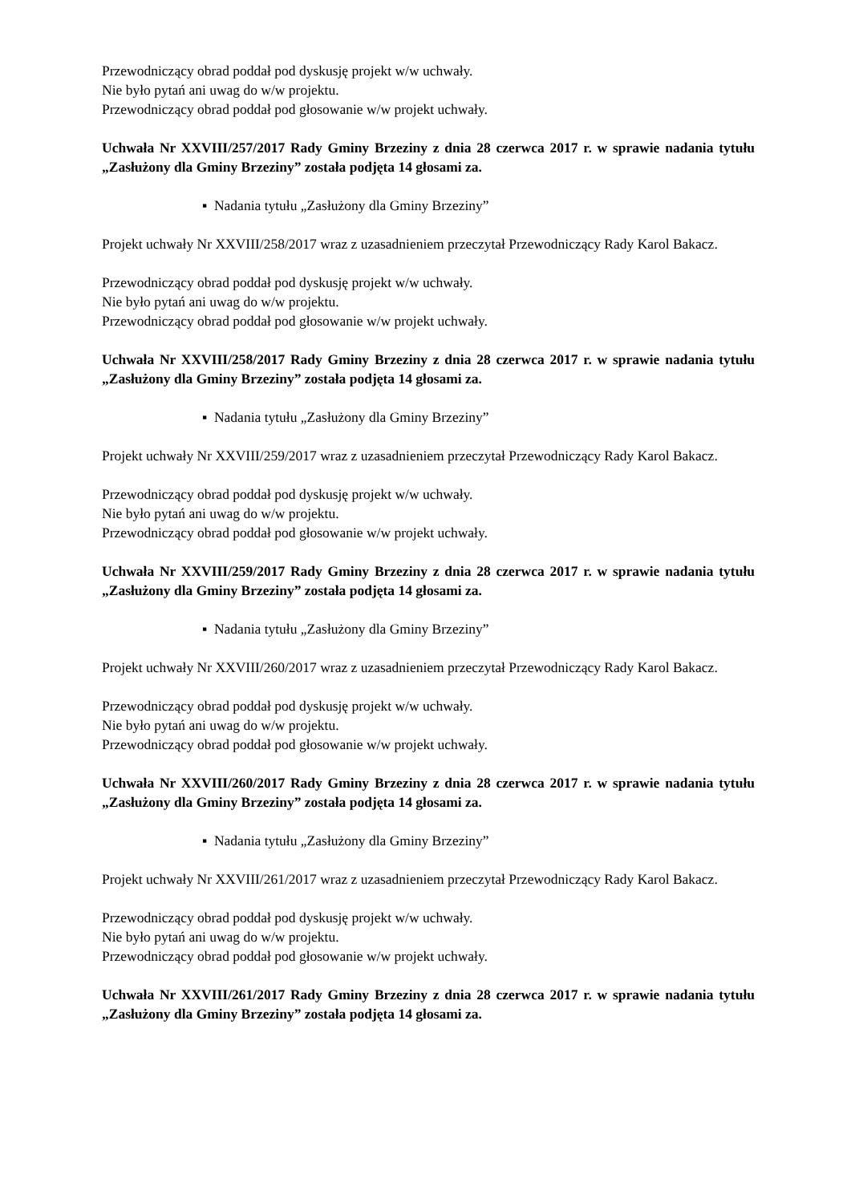Przewodniczący obrad poddał pod dyskusję projekt w/w uchwały.
Nie było pytań ani uwag do w/w projektu.
Przewodniczący obrad poddał pod głosowanie w/w projekt uchwały.
Uchwała Nr XXVIII/257/2017 Rady Gminy Brzeziny z dnia 28 czerwca 2017 r. w sprawie nadania tytułu „Zasłużony dla Gminy Brzeziny” została podjęta 14 głosami za.
▪ Nadania tytułu „Zasłużony dla Gminy Brzeziny”
Projekt uchwały Nr XXVIII/258/2017 wraz z uzasadnieniem przeczytał Przewodniczący Rady Karol Bakacz.
Przewodniczący obrad poddał pod dyskusję projekt w/w uchwały.
Nie było pytań ani uwag do w/w projektu.
Przewodniczący obrad poddał pod głosowanie w/w projekt uchwały.
Uchwała Nr XXVIII/258/2017 Rady Gminy Brzeziny z dnia 28 czerwca 2017 r. w sprawie nadania tytułu „Zasłużony dla Gminy Brzeziny” została podjęta 14 głosami za.
▪ Nadania tytułu „Zasłużony dla Gminy Brzeziny”
Projekt uchwały Nr XXVIII/259/2017 wraz z uzasadnieniem przeczytał Przewodniczący Rady Karol Bakacz.
Przewodniczący obrad poddał pod dyskusję projekt w/w uchwały.
Nie było pytań ani uwag do w/w projektu.
Przewodniczący obrad poddał pod głosowanie w/w projekt uchwały.
Uchwała Nr XXVIII/259/2017 Rady Gminy Brzeziny z dnia 28 czerwca 2017 r. w sprawie nadania tytułu „Zasłużony dla Gminy Brzeziny” została podjęta 14 głosami za.
▪ Nadania tytułu „Zasłużony dla Gminy Brzeziny”
Projekt uchwały Nr XXVIII/260/2017 wraz z uzasadnieniem przeczytał Przewodniczący Rady Karol Bakacz.
Przewodniczący obrad poddał pod dyskusję projekt w/w uchwały.
Nie było pytań ani uwag do w/w projektu.
Przewodniczący obrad poddał pod głosowanie w/w projekt uchwały.
Uchwała Nr XXVIII/260/2017 Rady Gminy Brzeziny z dnia 28 czerwca 2017 r. w sprawie nadania tytułu „Zasłużony dla Gminy Brzeziny” została podjęta 14 głosami za.
▪ Nadania tytułu „Zasłużony dla Gminy Brzeziny”
Projekt uchwały Nr XXVIII/261/2017 wraz z uzasadnieniem przeczytał Przewodniczący Rady Karol Bakacz.
Przewodniczący obrad poddał pod dyskusję projekt w/w uchwały.
Nie było pytań ani uwag do w/w projektu.
Przewodniczący obrad poddał pod głosowanie w/w projekt uchwały.
Uchwała Nr XXVIII/261/2017 Rady Gminy Brzeziny z dnia 28 czerwca 2017 r. w sprawie nadania tytułu „Zasłużony dla Gminy Brzeziny” została podjęta 14 głosami za.